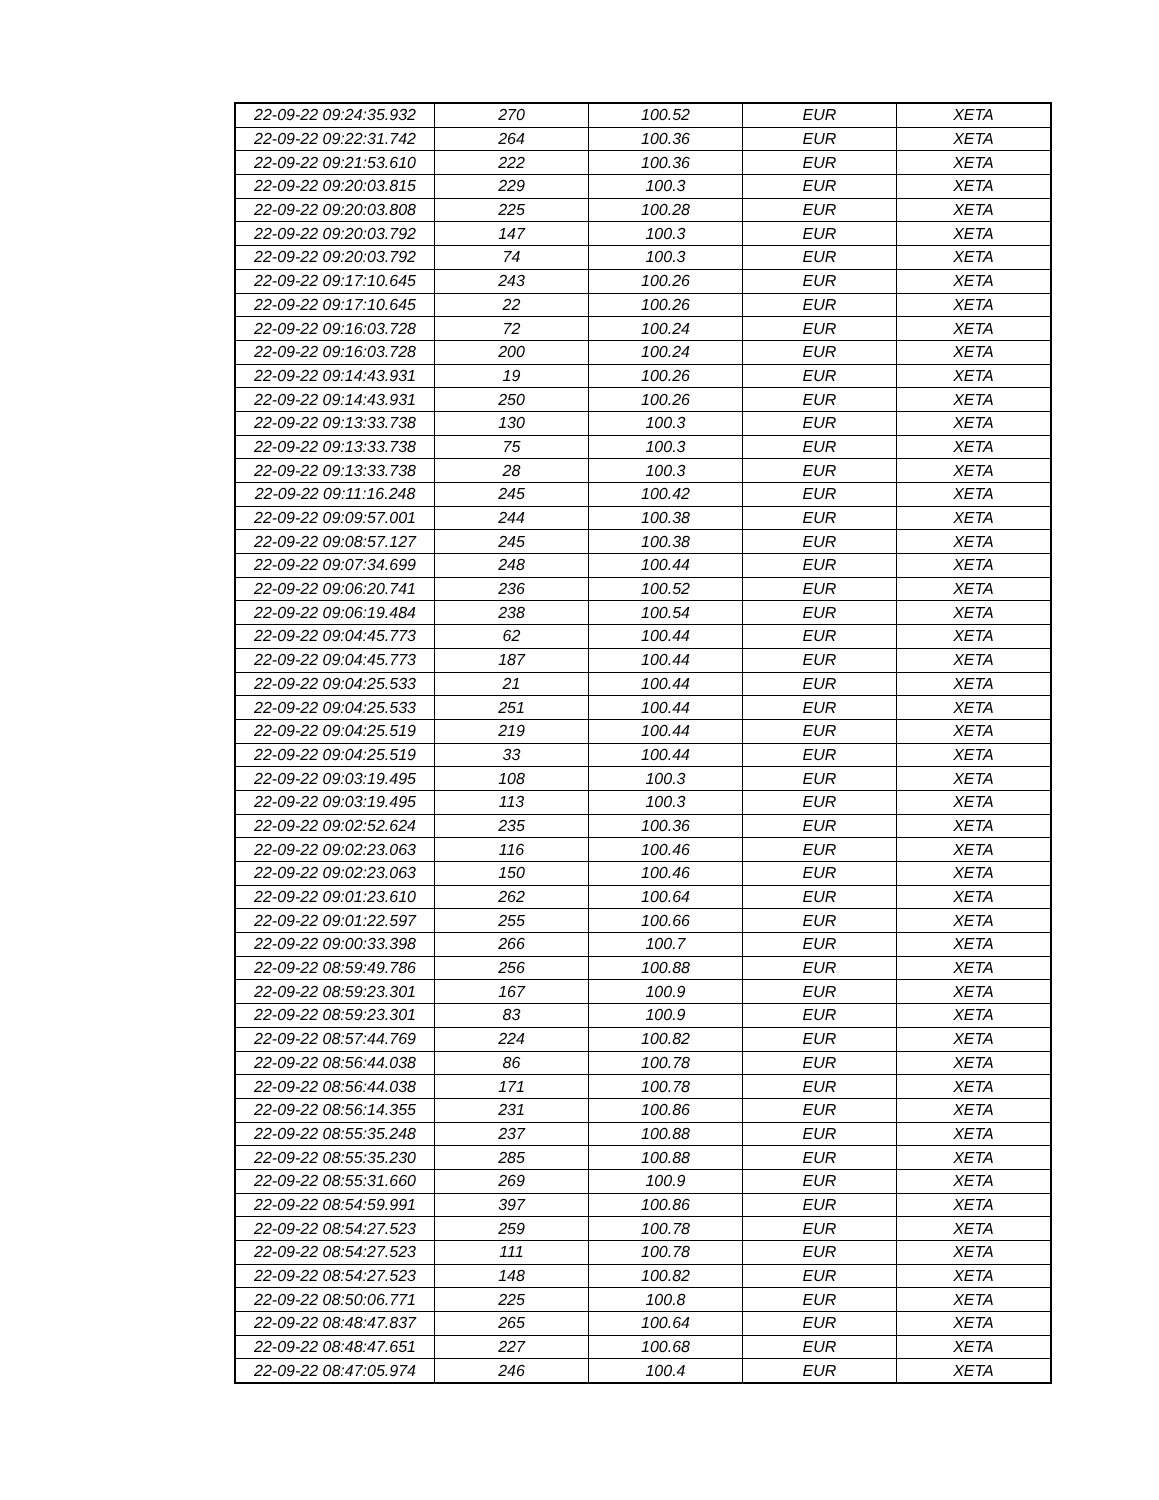| 22-09-22 09:24:35.932 | 270 | 100.52 | EUR | XETA |
| 22-09-22 09:22:31.742 | 264 | 100.36 | EUR | XETA |
| 22-09-22 09:21:53.610 | 222 | 100.36 | EUR | XETA |
| 22-09-22 09:20:03.815 | 229 | 100.3 | EUR | XETA |
| 22-09-22 09:20:03.808 | 225 | 100.28 | EUR | XETA |
| 22-09-22 09:20:03.792 | 147 | 100.3 | EUR | XETA |
| 22-09-22 09:20:03.792 | 74 | 100.3 | EUR | XETA |
| 22-09-22 09:17:10.645 | 243 | 100.26 | EUR | XETA |
| 22-09-22 09:17:10.645 | 22 | 100.26 | EUR | XETA |
| 22-09-22 09:16:03.728 | 72 | 100.24 | EUR | XETA |
| 22-09-22 09:16:03.728 | 200 | 100.24 | EUR | XETA |
| 22-09-22 09:14:43.931 | 19 | 100.26 | EUR | XETA |
| 22-09-22 09:14:43.931 | 250 | 100.26 | EUR | XETA |
| 22-09-22 09:13:33.738 | 130 | 100.3 | EUR | XETA |
| 22-09-22 09:13:33.738 | 75 | 100.3 | EUR | XETA |
| 22-09-22 09:13:33.738 | 28 | 100.3 | EUR | XETA |
| 22-09-22 09:11:16.248 | 245 | 100.42 | EUR | XETA |
| 22-09-22 09:09:57.001 | 244 | 100.38 | EUR | XETA |
| 22-09-22 09:08:57.127 | 245 | 100.38 | EUR | XETA |
| 22-09-22 09:07:34.699 | 248 | 100.44 | EUR | XETA |
| 22-09-22 09:06:20.741 | 236 | 100.52 | EUR | XETA |
| 22-09-22 09:06:19.484 | 238 | 100.54 | EUR | XETA |
| 22-09-22 09:04:45.773 | 62 | 100.44 | EUR | XETA |
| 22-09-22 09:04:45.773 | 187 | 100.44 | EUR | XETA |
| 22-09-22 09:04:25.533 | 21 | 100.44 | EUR | XETA |
| 22-09-22 09:04:25.533 | 251 | 100.44 | EUR | XETA |
| 22-09-22 09:04:25.519 | 219 | 100.44 | EUR | XETA |
| 22-09-22 09:04:25.519 | 33 | 100.44 | EUR | XETA |
| 22-09-22 09:03:19.495 | 108 | 100.3 | EUR | XETA |
| 22-09-22 09:03:19.495 | 113 | 100.3 | EUR | XETA |
| 22-09-22 09:02:52.624 | 235 | 100.36 | EUR | XETA |
| 22-09-22 09:02:23.063 | 116 | 100.46 | EUR | XETA |
| 22-09-22 09:02:23.063 | 150 | 100.46 | EUR | XETA |
| 22-09-22 09:01:23.610 | 262 | 100.64 | EUR | XETA |
| 22-09-22 09:01:22.597 | 255 | 100.66 | EUR | XETA |
| 22-09-22 09:00:33.398 | 266 | 100.7 | EUR | XETA |
| 22-09-22 08:59:49.786 | 256 | 100.88 | EUR | XETA |
| 22-09-22 08:59:23.301 | 167 | 100.9 | EUR | XETA |
| 22-09-22 08:59:23.301 | 83 | 100.9 | EUR | XETA |
| 22-09-22 08:57:44.769 | 224 | 100.82 | EUR | XETA |
| 22-09-22 08:56:44.038 | 86 | 100.78 | EUR | XETA |
| 22-09-22 08:56:44.038 | 171 | 100.78 | EUR | XETA |
| 22-09-22 08:56:14.355 | 231 | 100.86 | EUR | XETA |
| 22-09-22 08:55:35.248 | 237 | 100.88 | EUR | XETA |
| 22-09-22 08:55:35.230 | 285 | 100.88 | EUR | XETA |
| 22-09-22 08:55:31.660 | 269 | 100.9 | EUR | XETA |
| 22-09-22 08:54:59.991 | 397 | 100.86 | EUR | XETA |
| 22-09-22 08:54:27.523 | 259 | 100.78 | EUR | XETA |
| 22-09-22 08:54:27.523 | 111 | 100.78 | EUR | XETA |
| 22-09-22 08:54:27.523 | 148 | 100.82 | EUR | XETA |
| 22-09-22 08:50:06.771 | 225 | 100.8 | EUR | XETA |
| 22-09-22 08:48:47.837 | 265 | 100.64 | EUR | XETA |
| 22-09-22 08:48:47.651 | 227 | 100.68 | EUR | XETA |
| 22-09-22 08:47:05.974 | 246 | 100.4 | EUR | XETA |